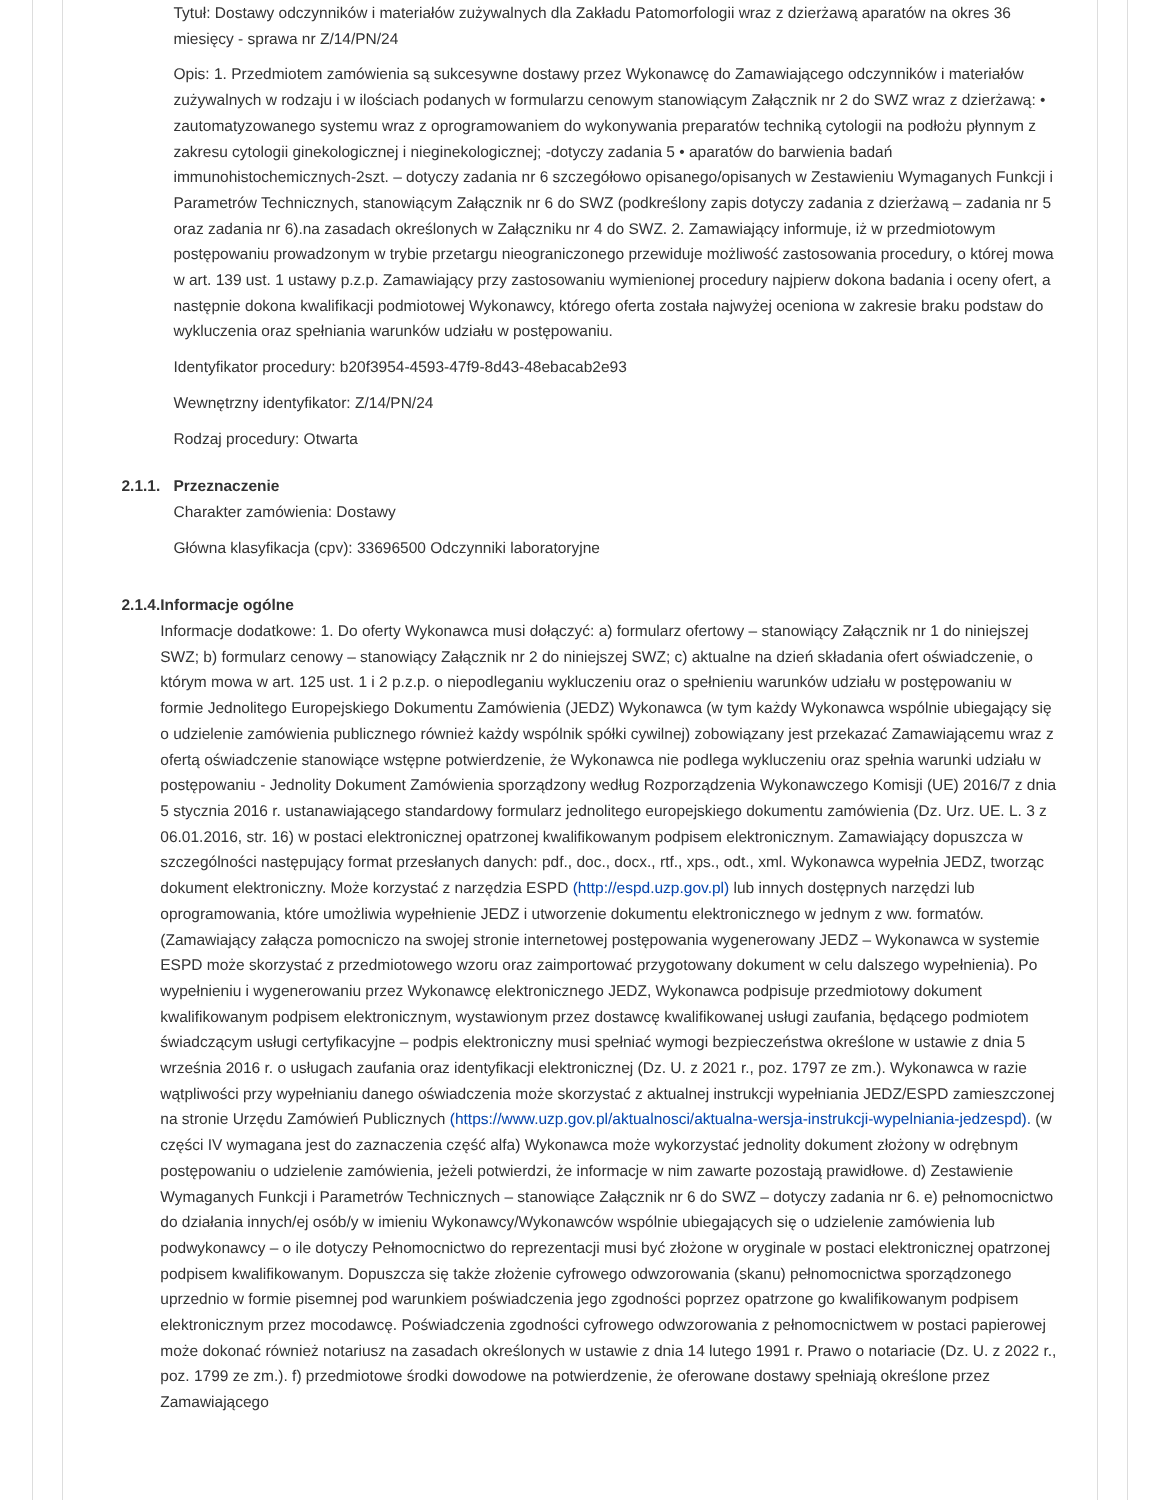Tytuł: Dostawy odczynników i materiałów zużywalnych dla Zakładu Patomorfologii wraz z dzierżawą aparatów na okres 36 miesięcy - sprawa nr Z/14/PN/24
Opis: 1. Przedmiotem zamówienia są sukcesywne dostawy przez Wykonawcę do Zamawiającego odczynników i materiałów zużywalnych w rodzaju i w ilościach podanych w formularzu cenowym stanowiącym Załącznik nr 2 do SWZ wraz z dzierżawą: • zautomatyzowanego systemu wraz z oprogramowaniem do wykonywania preparatów techniką cytologii na podłożu płynnym z zakresu cytologii ginekologicznej i nieginekologicznej; -dotyczy zadania 5 • aparatów do barwienia badań immunohistochemicznych-2szt. – dotyczy zadania nr 6 szczegółowo opisanego/opisanych w Zestawieniu Wymaganych Funkcji i Parametrów Technicznych, stanowiącym Załącznik nr 6 do SWZ (podkreślony zapis dotyczy zadania z dzierżawą – zadania nr 5 oraz zadania nr 6).na zasadach określonych w Załączniku nr 4 do SWZ. 2. Zamawiający informuje, iż w przedmiotowym postępowaniu prowadzonym w trybie przetargu nieograniczonego przewiduje możliwość zastosowania procedury, o której mowa w art. 139 ust. 1 ustawy p.z.p. Zamawiający przy zastosowaniu wymienionej procedury najpierw dokona badania i oceny ofert, a następnie dokona kwalifikacji podmiotowej Wykonawcy, którego oferta została najwyżej oceniona w zakresie braku podstaw do wykluczenia oraz spełniania warunków udziału w postępowaniu.
Identyfikator procedury: b20f3954-4593-47f9-8d43-48ebacab2e93
Wewnętrzny identyfikator: Z/14/PN/24
Rodzaj procedury: Otwarta
2.1.1.
Przeznaczenie
Charakter zamówienia: Dostawy
Główna klasyfikacja (cpv): 33696500 Odczynniki laboratoryjne
2.1.4.
Informacje ogólne
Informacje dodatkowe: 1. Do oferty Wykonawca musi dołączyć: a) formularz ofertowy – stanowiący Załącznik nr 1 do niniejszej SWZ; b) formularz cenowy – stanowiący Załącznik nr 2 do niniejszej SWZ; c) aktualne na dzień składania ofert oświadczenie, o którym mowa w art. 125 ust. 1 i 2 p.z.p. o niepodleganiu wykluczeniu oraz o spełnieniu warunków udziału w postępowaniu w formie Jednolitego Europejskiego Dokumentu Zamówienia (JEDZ) Wykonawca (w tym każdy Wykonawca wspólnie ubiegający się o udzielenie zamówienia publicznego również każdy wspólnik spółki cywilnej) zobowiązany jest przekazać Zamawiającemu wraz z ofertą oświadczenie stanowiące wstępne potwierdzenie, że Wykonawca nie podlega wykluczeniu oraz spełnia warunki udziału w postępowaniu - Jednolity Dokument Zamówienia sporządzony według Rozporządzenia Wykonawczego Komisji (UE) 2016/7 z dnia 5 stycznia 2016 r. ustanawiającego standardowy formularz jednolitego europejskiego dokumentu zamówienia (Dz. Urz. UE. L. 3 z 06.01.2016, str. 16) w postaci elektronicznej opatrzonej kwalifikowanym podpisem elektronicznym. Zamawiający dopuszcza w szczególności następujący format przesłanych danych: pdf., doc., docx., rtf., xps., odt., xml. Wykonawca wypełnia JEDZ, tworząc dokument elektroniczny. Może korzystać z narzędzia ESPD (http://espd.uzp.gov.pl) lub innych dostępnych narzędzi lub oprogramowania, które umożliwia wypełnienie JEDZ i utworzenie dokumentu elektronicznego w jednym z ww. formatów. (Zamawiający załącza pomocniczo na swojej stronie internetowej postępowania wygenerowany JEDZ – Wykonawca w systemie ESPD może skorzystać z przedmiotowego wzoru oraz zaimportować przygotowany dokument w celu dalszego wypełnienia). Po wypełnieniu i wygenerowaniu przez Wykonawcę elektronicznego JEDZ, Wykonawca podpisuje przedmiotowy dokument kwalifikowanym podpisem elektronicznym, wystawionym przez dostawcę kwalifikowanej usługi zaufania, będącego podmiotem świadczącym usługi certyfikacyjne – podpis elektroniczny musi spełniać wymogi bezpieczeństwa określone w ustawie z dnia 5 września 2016 r. o usługach zaufania oraz identyfikacji elektronicznej (Dz. U. z 2021 r., poz. 1797 ze zm.). Wykonawca w razie wątpliwości przy wypełnianiu danego oświadczenia może skorzystać z aktualnej instrukcji wypełniania JEDZ/ESPD zamieszczonej na stronie Urzędu Zamówień Publicznych (https://www.uzp.gov.pl/aktualnosci/aktualna-wersja-instrukcji-wypelniania-jedzespd). (w części IV wymagana jest do zaznaczenia część alfa) Wykonawca może wykorzystać jednolity dokument złożony w odrębnym postępowaniu o udzielenie zamówienia, jeżeli potwierdzi, że informacje w nim zawarte pozostają prawidłowe. d) Zestawienie Wymaganych Funkcji i Parametrów Technicznych – stanowiące Załącznik nr 6 do SWZ – dotyczy zadania nr 6. e) pełnomocnictwo do działania innych/ej osób/y w imieniu Wykonawcy/Wykonawców wspólnie ubiegających się o udzielenie zamówienia lub podwykonawcy – o ile dotyczy Pełnomocnictwo do reprezentacji musi być złożone w oryginale w postaci elektronicznej opatrzonej podpisem kwalifikowanym. Dopuszcza się także złożenie cyfrowego odwzorowania (skanu) pełnomocnictwa sporządzonego uprzednio w formie pisemnej pod warunkiem poświadczenia jego zgodności poprzez opatrzone go kwalifikowanym podpisem elektronicznym przez mocodawcę. Poświadczenia zgodności cyfrowego odwzorowania z pełnomocnictwem w postaci papierowej może dokonać również notariusz na zasadach określonych w ustawie z dnia 14 lutego 1991 r. Prawo o notariacie (Dz. U. z 2022 r., poz. 1799 ze zm.). f) przedmiotowe środki dowodowe na potwierdzenie, że oferowane dostawy spełniają określone przez Zamawiającego